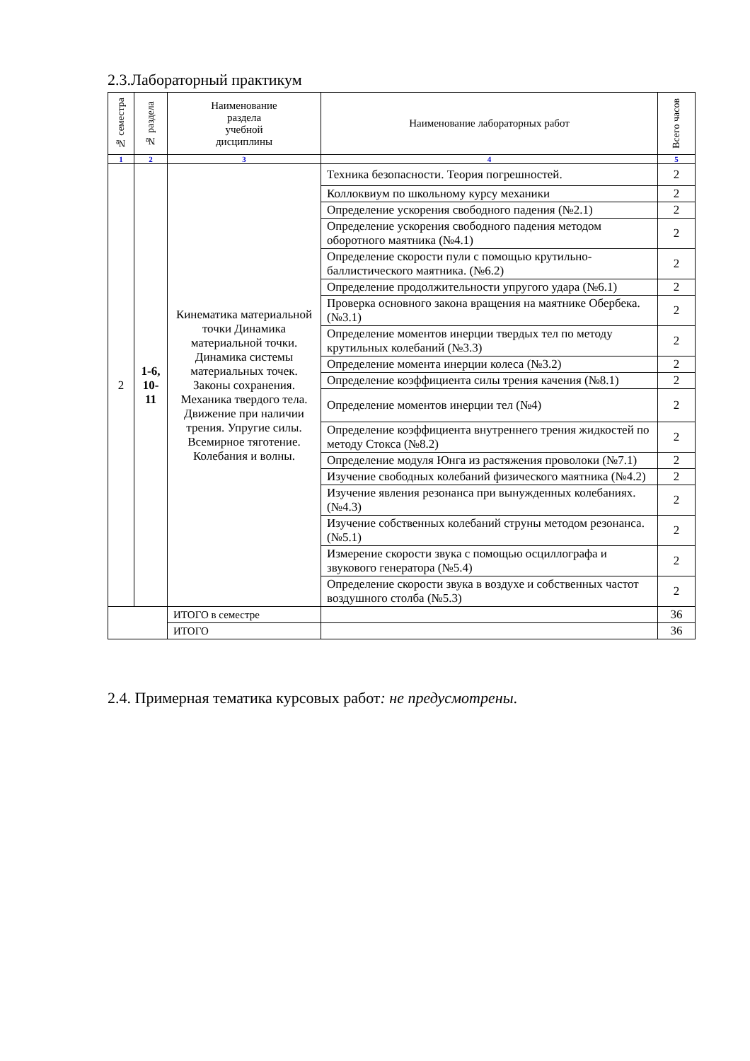2.3.Лабораторный практикум
| № семестра | № раздела | Наименование раздела учебной дисциплины | Наименование лабораторных работ | Всего часов |
| --- | --- | --- | --- | --- |
| 1 | 2 | 3 | 4 | 5 |
| 2 | 1-6, 10- 11 | Кинематика материальной точки Динамика материальной точки. Динамика системы материальных точек. Законы сохранения. Механика твердого тела. Движение при наличии трения. Упругие силы. Всемирное тяготение. Колебания и волны. | Техника безопасности. Теория погрешностей. | 2 |
| | | | Коллоквиум по школьному курсу механики | 2 |
| | | | Определение ускорения свободного падения (№2.1) | 2 |
| | | | Определение ускорения свободного падения методом оборотного маятника (№4.1) | 2 |
| | | | Определение скорости пули с помощью крутильно-баллистического маятника. (№6.2) | 2 |
| | | | Определение продолжительности упругого удара (№6.1) | 2 |
| | | | Проверка основного закона вращения на маятнике Обербека. (№3.1) | 2 |
| | | | Определение моментов инерции твердых тел по методу крутильных колебаний (№3.3) | 2 |
| | | | Определение момента инерции колеса (№3.2) | 2 |
| | | | Определение коэффициента силы трения качения (№8.1) | 2 |
| | | | Определение моментов инерции тел (№4) | 2 |
| | | | Определение коэффициента внутреннего трения жидкостей по методу Стокса (№8.2) | 2 |
| | | | Определение модуля Юнга из растяжения проволоки (№7.1) | 2 |
| | | | Изучение свободных колебаний физического маятника (№4.2) | 2 |
| | | | Изучение явления резонанса при вынужденных колебаниях. (№4.3) | 2 |
| | | | Изучение собственных колебаний струны методом резонанса. (№5.1) | 2 |
| | | | Измерение скорости звука с помощью осциллографа и звукового генератора (№5.4) | 2 |
| | | | Определение скорости звука в воздухе и собственных частот воздушного столба (№5.3) | 2 |
| | | ИТОГО в семестре | | 36 |
| | | ИТОГО | | 36 |
2.4. Примерная тематика курсовых работ: не предусмотрены.